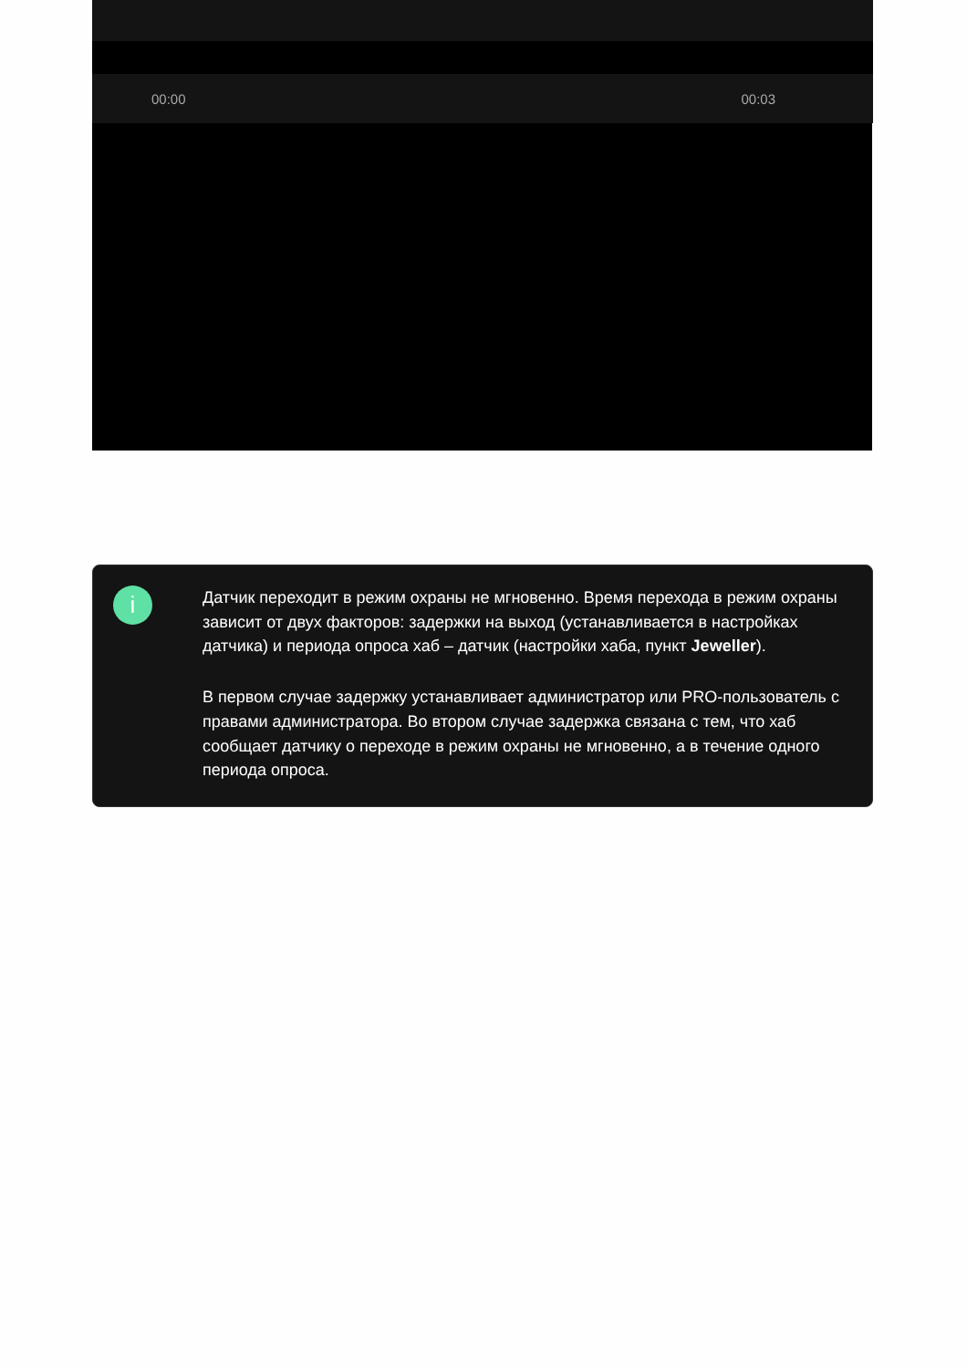00:00 00:03
i
Датчик переходит в режим охраны не мгновенно. Время перехода в режим охраны зависит от двух факторов: задержки на выход (устанавливается в настройках датчика) и периода опроса хаб – датчик (настройки хаба, пункт Jeweller).
В первом случае задержку устанавливает администратор или PRO-пользователь с правами администратора. Во втором случае задержка связана с тем, что хаб сообщает датчику о переходе в режим охраны не мгновенно, а в течение одного периода опроса.